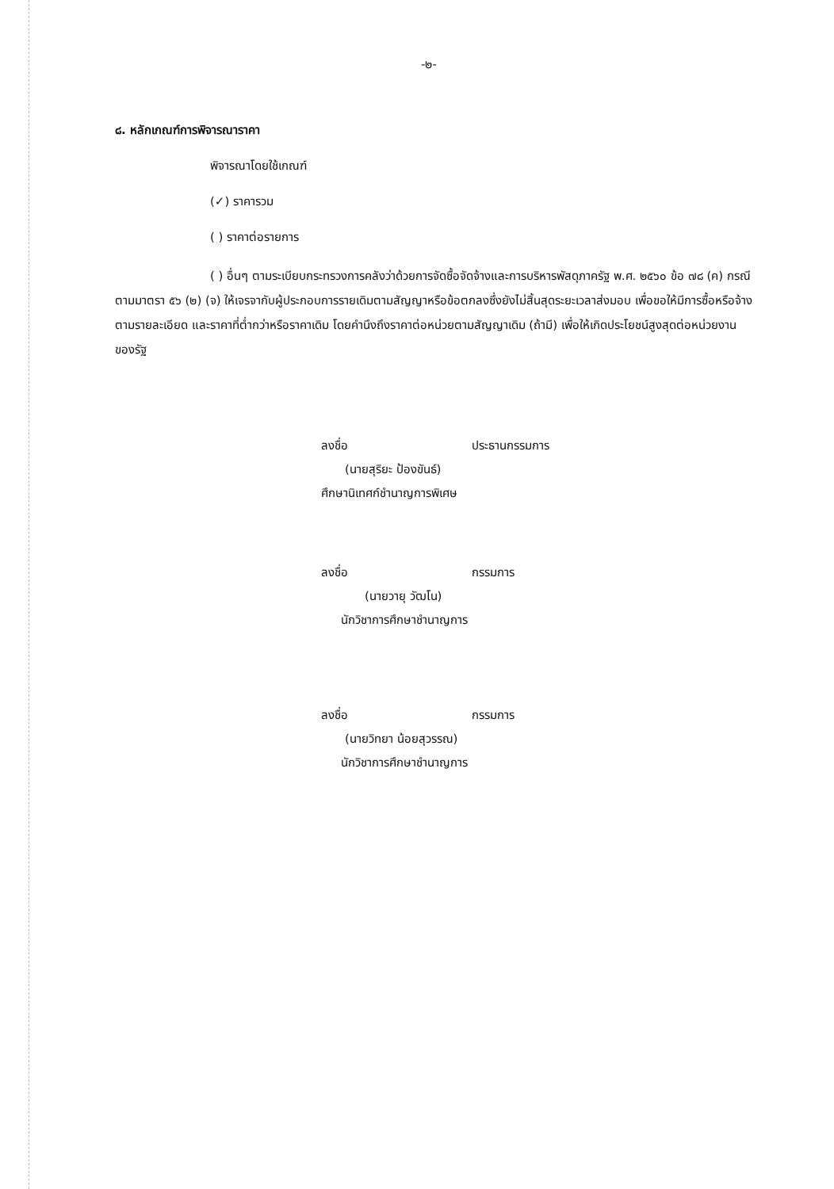-๒-
๘. หลักเกณฑ์การพิจารณาราคา
พิจารณาโดยใช้เกณฑ์
(✓) ราคารวม
( ) ราคาต่อรายการ
( ) อื่นๆ ตามระเบียบกระทรวงการคลังว่าด้วยการจัดซื้อจัดจ้างและการบริหารพัสดุภาครัฐ พ.ศ. ๒๕๖๐ ข้อ ๗๘ (ค) กรณีตามมาตรา ๕๖ (๒) (จ) ให้เจรจากับผู้ประกอบการรายเดิมตามสัญญาหรือข้อตกลงซึ่งยังไม่สิ้นสุดระยะเวลาส่งมอบ เพื่อขอให้มีการซื้อหรือจ้างตามรายละเอียด และราคาที่ต่ำกว่าหรือราคาเดิม โดยคำนึงถึงราคาต่อหน่วยตามสัญญาเดิม (ถ้ามี) เพื่อให้เกิดประโยชน์สูงสุดต่อหน่วยงานของรัฐ
ลงชื่อ ประธานกรรมการ
(นายสุริยะ ป้องขันธ์)
ศึกษานิเทศก์ชำนาญการพิเศษ
ลงชื่อ กรรมการ
(นายวายุ วัฒโน)
นักวิชาการศึกษาชำนาญการ
ลงชื่อ กรรมการ
(นายวิทยา น้อยสุวรรณ)
นักวิชาการศึกษาชำนาญการ